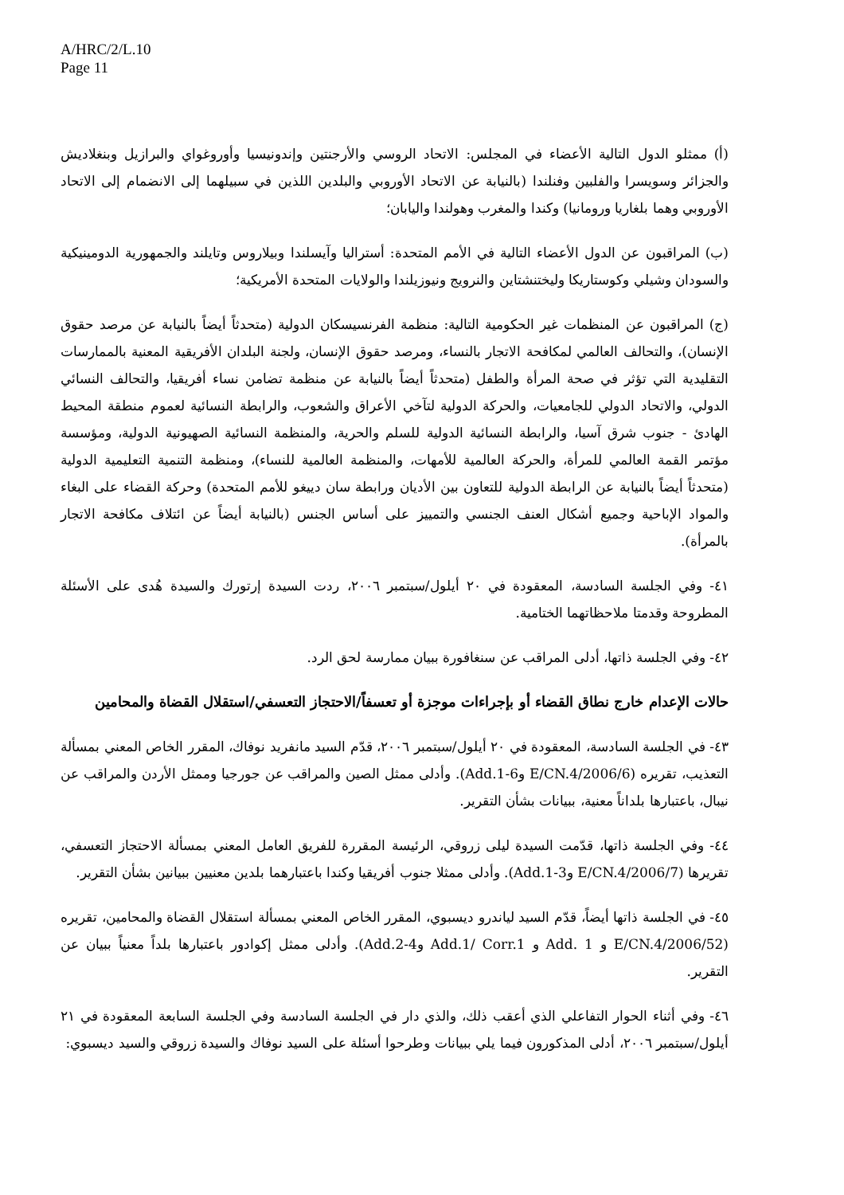A/HRC/2/L.10
Page 11
(أ) ممثلو الدول التالية الأعضاء في المجلس: الاتحاد الروسي والأرجنتين وإندونيسيا وأوروغواي والبرازيل وبنغلاديش والجزائر وسويسرا والفلبين وفنلندا (بالنيابة عن الاتحاد الأوروبي والبلدين اللذين في سبيلهما إلى الانضمام إلى الاتحاد الأوروبي وهما بلغاريا ورومانيا) وكندا والمغرب وهولندا واليابان؛
(ب) المراقبون عن الدول الأعضاء التالية في الأمم المتحدة: أستراليا وآيسلندا وبيلاروس وتايلند والجمهورية الدومينيكية والسودان وشيلي وكوستاريكا وليختنشتاين والنرويج ونيوزيلندا والولايات المتحدة الأمريكية؛
(ج) المراقبون عن المنظمات غير الحكومية التالية: منظمة الفرنسيسكان الدولية (متحدثاً أيضاً بالنيابة عن مرصد حقوق الإنسان)، والتحالف العالمي لمكافحة الاتجار بالنساء، ومرصد حقوق الإنسان، ولجنة البلدان الأفريقية المعنية بالممارسات التقليدية التي تؤثر في صحة المرأة والطفل (متحدثاً أيضاً بالنيابة عن منظمة تضامن نساء أفريقيا، والتحالف النسائي الدولي، والاتحاد الدولي للجامعيات، والحركة الدولية لتآخي الأعراق والشعوب، والرابطة النسائية لعموم منطقة المحيط الهادئ - جنوب شرق آسيا، والرابطة النسائية الدولية للسلم والحرية، والمنظمة النسائية الصهيونية الدولية، ومؤسسة مؤتمر القمة العالمي للمرأة، والحركة العالمية للأمهات، والمنظمة العالمية للنساء)، ومنظمة التنمية التعليمية الدولية (متحدثاً أيضاً بالنيابة عن الرابطة الدولية للتعاون بين الأديان ورابطة سان دييغو للأمم المتحدة) وحركة القضاء على البغاء والمواد الإباحية وجميع أشكال العنف الجنسي والتمييز على أساس الجنس (بالنيابة أيضاً عن ائتلاف مكافحة الاتجار بالمرأة).
٤١- وفي الجلسة السادسة، المعقودة في ٢٠ أيلول/سبتمبر ٢٠٠٦، ردت السيدة إرتورك والسيدة هُدى على الأسئلة المطروحة وقدمتا ملاحظاتهما الختامية.
٤٢- وفي الجلسة ذاتها، أدلى المراقب عن سنغافورة ببيان ممارسة لحق الرد.
حالات الإعدام خارج نطاق القضاء أو بإجراءات موجزة أو تعسفاً/الاحتجاز التعسفي/استقلال القضاة والمحامين
٤٣- في الجلسة السادسة، المعقودة في ٢٠ أيلول/سبتمبر ٢٠٠٦، قدّم السيد مانفريد نوفاك، المقرر الخاص المعني بمسألة التعذيب، تقريره (E/CN.4/2006/6 وAdd.1-6). وأدلى ممثل الصين والمراقب عن جورجيا وممثل الأردن والمراقب عن نيبال، باعتبارها بلداناً معنية، ببيانات بشأن التقرير.
٤٤- وفي الجلسة ذاتها، قدّمت السيدة ليلى زروقي، الرئيسة المقررة للفريق العامل المعني بمسألة الاحتجاز التعسفي، تقريرها (E/CN.4/2006/7 وAdd.1-3). وأدلى ممثلا جنوب أفريقيا وكندا باعتبارهما بلدين معنيين ببيانين بشأن التقرير.
٤٥- في الجلسة ذاتها أيضاً، قدّم السيد لياندرو ديسبوي، المقرر الخاص المعني بمسألة استقلال القضاة والمحامين، تقريره (E/CN.4/2006/52 و Add. 1 و Add.1/ Corr.1 وAdd.2-4). وأدلى ممثل إكوادور باعتبارها بلداً معنياً ببيان عن التقرير.
٤٦- وفي أثناء الحوار التفاعلي الذي أعقب ذلك، والذي دار في الجلسة السادسة وفي الجلسة السابعة المعقودة في ٢١ أيلول/سبتمبر ٢٠٠٦، أدلى المذكورون فيما يلي ببيانات وطرحوا أسئلة على السيد نوفاك والسيدة زروقي والسيد ديسبوي: